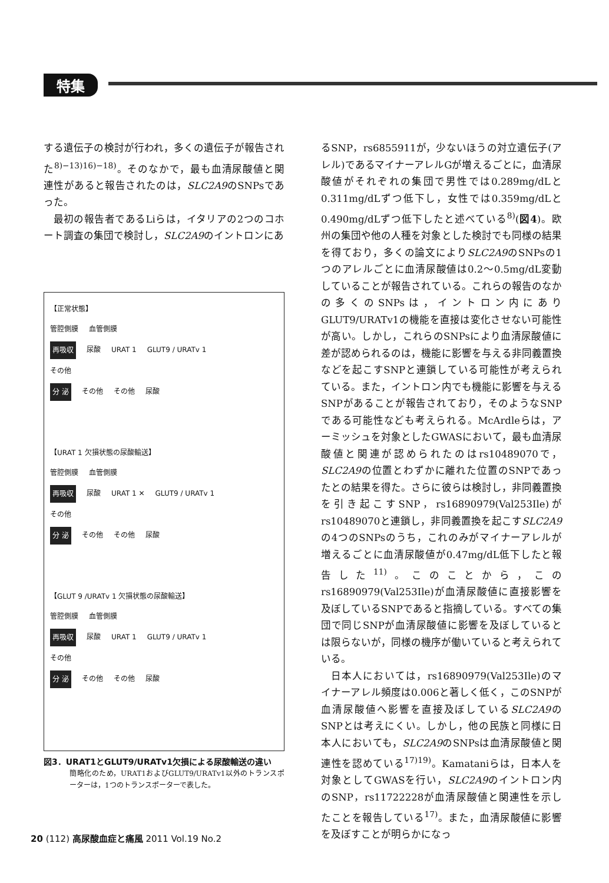特集
する遺伝子の検討が行われ，多くの遺伝子が報告された<sup>8)−13)16)−18)</sup>。そのなかで，最も血清尿酸値と関連性があると報告されたのは，SLC2A9のSNPsであった。
最初の報告者であるLiらは，イタリアの2つのコホート調査の集団で検討し，SLC2A9のイントロンにあ
【正常状態】
管腔側膜 血管側膜
再吸収 尿酸 URAT 1 GLUT9 / URATv 1
その他
分 泌 その他 その他 尿酸
【URAT 1 欠損状態の尿酸輸送】
管腔側膜 血管側膜
再吸収 尿酸 URAT 1 ✕ GLUT9 / URATv 1
その他
分 泌 その他 その他 尿酸
【GLUT 9 /URATv 1 欠損状態の尿酸輸送】
管腔側膜 血管側膜
再吸収 尿酸 URAT 1 GLUT9 / URATv 1
その他
分 泌 その他 その他 尿酸
図3．URAT1とGLUT9/URATv1欠損による尿酸輸送の違い
簡略化のため，URAT1およびGLUT9/URATv1以外のトランスポーターは，1つのトランスポーターで表した。
るSNP，rs6855911が，少ないほうの対立遺伝子(アレル)であるマイナーアレルGが増えるごとに，血清尿酸値がそれぞれの集団で男性では0.289mg/dLと0.311mg/dLずつ低下し，女性では0.359mg/dLと0.490mg/dLずつ低下したと述べている<sup>8)</sup>(図4)。欧州の集団や他の人種を対象とした検討でも同様の結果を得ており，多くの論文によりSLC2A9のSNPsの1つのアレルごとに血清尿酸値は0.2〜0.5mg/dL変動していることが報告されている。これらの報告のなかの多くのSNPsは，イントロン内にありGLUT9/URATv1の機能を直接は変化させない可能性が高い。しかし，これらのSNPsにより血清尿酸値に差が認められるのは，機能に影響を与える非同義置換などを起こすSNPと連鎖している可能性が考えられている。また，イントロン内でも機能に影響を与えるSNPがあることが報告されており，そのようなSNPである可能性なども考えられる。McArdleらは，アーミッシュを対象としたGWASにおいて，最も血清尿酸値と関連が認められたのはrs10489070で，SLC2A9の位置とわずかに離れた位置のSNPであったとの結果を得た。さらに彼らは検討し，非同義置換を引き起こすSNP，rs16890979(Val253Ile)がrs10489070と連鎖し，非同義置換を起こすSLC2A9の4つのSNPsのうち，これのみがマイナーアレルが増えるごとに血清尿酸値が0.47mg/dL低下したと報告した<sup>11)</sup>。このことから，このrs16890979(Val253Ile)が血清尿酸値に直接影響を及ぼしているSNPであると指摘している。すべての集団で同じSNPが血清尿酸値に影響を及ぼしているとは限らないが，同様の機序が働いていると考えられている。
日本人においては，rs16890979(Val253Ile)のマイナーアレル頻度は0.006と著しく低く，このSNPが血清尿酸値へ影響を直接及ぼしているSLC2A9のSNPとは考えにくい。しかし，他の民族と同様に日本人においても，SLC2A9のSNPsは血清尿酸値と関連性を認めている<sup>17)19)</sup>。Kamataniらは，日本人を対象としてGWASを行い，SLC2A9のイントロン内のSNP，rs11722228が血清尿酸値と関連性を示したことを報告している<sup>17)</sup>。また，血清尿酸値に影響を及ぼすことが明らかになっ
20 (112) 高尿酸血症と痛風 2011 Vol.19 No.2